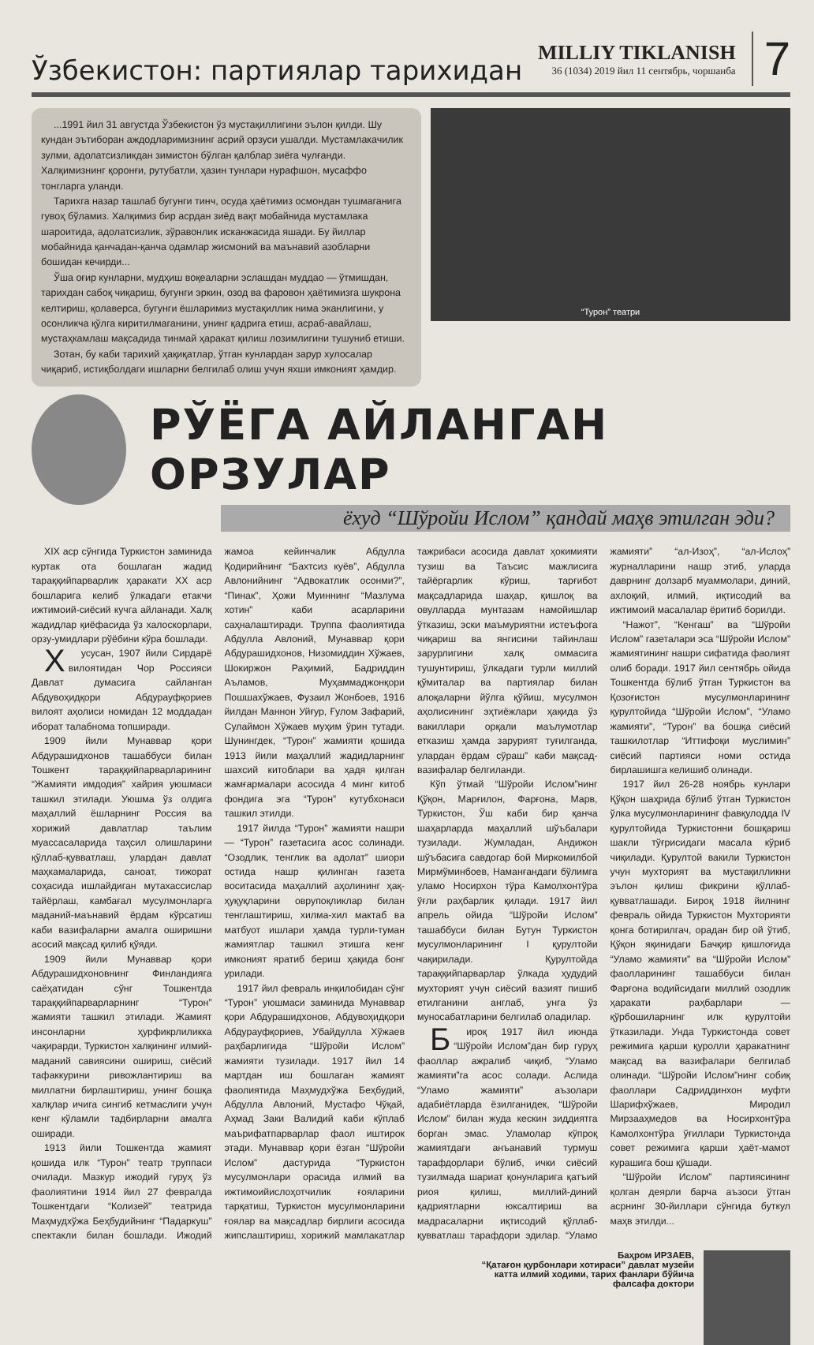Ўзбекистон: партиялар тарихидан
MILLIY TIKLANISH
36 (1034) 2019 йил 11 сентябрь, чоршанба
7
...1991 йил 31 августда Ўзбекистон ўз мустақиллигини эълон қилди. Шу кундан эътиборан аждодларимизнинг асрий орзуси ушалди. Мустамлакачилик зулми, адолатсизликдан зимистон бўлган қалблар зиёга чулғанди. Халқимизнинг қоронғи, рутубатли, ҳазин тунлари нурафшон, мусаффо тонгларга уланди.
Тарихга назар ташлаб бугунги тинч, осуда ҳаётимиз осмондан тушмаганига гувоҳ бўламиз. Халқимиз бир асрдан зиёд вақт мобайнида мустамлака шароитида, адолатсизлик, зўравонлик исканжасида яшади. Бу йиллар мобайнида қанчадан-қанча одамлар жисмоний ва маънавий азобларни бошидан кечирди...
Ўша оғир кунларни, мудҳиш воқеаларни эслашдан муддао — ўтмишдан, тарихдан сабоқ чиқариш, бугунги эркин, озод ва фаровон ҳаётимизга шукрона келтириш, қолаверса, бугунги ёшларимиз мустақиллик нима эканлигини, у осонликча қўлга киритилмаганини, унинг қадрига етиш, асраб-авайлаш, мустаҳкамлаш мақсадида тинмай ҳаракат қилиш лозимлигини тушуниб етиши.
Зотан, бу каби тарихий ҳақиқатлар, ўтган кунлардан зарур хулосалар чиқариб, истиқболдаги ишларни белгилаб олиш учун яхши имконият ҳамдир.
“Турон” театри
РЎЁГА АЙЛАНГАН ОРЗУЛАР
ёхуд “Шўройи Ислом” қандай маҳв этилган эди?
XIX аср сўнгида Туркистон заминида куртак ота бошлаган жадид тараққийпарварлик ҳаракати XX аср бошларига келиб ўлкадаги етакчи ижтимоий-сиёсий кучга айланади. Халқ жадидлар қиёфасида ўз халоскорлари, орзу-умидлари рўёбини кўра бошлади.
Хусусан, 1907 йили Сирдарё вилоятидан Чор Россияси Давлат думасига сайланган Абдувоҳидқори Абдурауфқориев вилоят аҳолиси номидан 12 моддадан иборат талабнома топширади.
1909 йили Мунаввар қори Абдурашидхонов ташаббуси билан Тошкент тараққийпарварларининг “Жамияти имдодия” хайрия уюшмаси ташкил этилади. Уюшма ўз олдига маҳаллий ёшларнинг Россия ва хорижий давлатлар таълим муассасаларида таҳсил олишларини қўллаб-қувватлаш, улардан давлат маҳкамаларида, саноат, тижорат соҳасида ишлайдиган мутахассислар тайёрлаш, камбағал мусулмонларга маданий-маънавий ёрдам кўрсатиш каби вазифаларни амалга оширишни асосий мақсад қилиб қўяди.
1909 йили Мунаввар қори Абдурашидхоновнинг Финландияга саёҳатидан сўнг Тошкентда тараққийпарварларнинг “Турон” жамияти ташкил этилади. Жамият инсонларни ҳурфикрлиликка чақирарди, Туркистон халқининг илмий-маданий савиясини ошириш, сиёсий тафаккурини ривожлантириш ва миллатни бирлаштириш, унинг бошқа халқлар ичига сингиб кетмаслиги учун кенг кўламли тадбирларни амалга оширади.
1913 йили Тошкентда жамият қошида илк “Турон” театр труппаси очилади. Мазкур ижодий гуруҳ ўз фаолиятини 1914 йил 27 февралда Тошкентдаги “Колизей” театрида Маҳмудхўжа Беҳбудийнинг “Падаркуш” спектакли билан бошлади. Ижодий жамоа кейинчалик Абдулла Қодирийнинг “Бахтсиз куёв”, Абдулла Авлонийнинг “Адвокатлик осонми?”, “Пинак”, Ҳожи Муиннинг “Мазлума хотин” каби асарларини саҳналаштиради. Труппа фаолиятида Абдулла Авлоний, Мунаввар қори Абдурашидхонов, Низомиддин Хўжаев, Шокиржон Раҳимий, Бадриддин Аъламов, Муҳаммаджонқори Пошшахўжаев, Фузаил Жонбоев, 1916 йилдан Маннон Уйғур, Ғулом Зафарий, Сулаймон Хўжаев муҳим ўрин тутади. Шунингдек, “Турон” жамияти қошида 1913 йили маҳаллий жадидларнинг шахсий китоблари ва ҳадя қилган жамғармалари асосида 4 минг китоб фондига эга “Турон” кутубхонаси ташкил этилди.
1917 йилда “Турон” жамияти нашри — “Турон” газетасига асос солинади. “Озодлик, тенглик ва адолат” шиори остида нашр қилинган газета воситасида маҳаллий аҳолининг ҳақ-ҳуқуқларини оврупоқликлар билан тенглаштириш, хилма-хил мактаб ва матбуот ишлари ҳамда турли-туман жамиятлар ташкил этишга кенг имконият яратиб бериш ҳақида бонг урилади.
1917 йил февраль инқилобидан сўнг “Турон” уюшмаси заминида Мунаввар қори Абдурашидхонов, Абдувоҳидқори Абдурауфқориев, Убайдулла Хўжаев раҳбарлигида “Шўройи Ислом” жамияти тузилади. 1917 йил 14 мартдан иш бошлаган жамият фаолиятида Маҳмудхўжа Беҳбудий, Абдулла Авлоний, Мустафо Чўқай, Аҳмад Заки Валидий каби кўплаб маърифатпарварлар фаол иштирок этади. Мунаввар қори ёзган “Шўройи Ислом” дастурида “Туркистон мусулмонлари орасида илмий ва ижтимоийислоҳотчилик ғояларини тарқатиш, Туркистон мусулмонларини ғоялар ва мақсадлар бирлиги асосида жипслаштириш, хорижий мамлакатлар тажрибаси асосида давлат ҳокимияти тузиш ва Таъсис мажлисига тайёргарлик кўриш, тарғибот мақсадларида шаҳар, қишлоқ ва овулларда мунтазам намойишлар ўтказиш, эски маъмуриятни истеъфога чиқариш ва янгисини тайинлаш зарурлигини халқ оммасига тушунтириш, ўлкадаги турли миллий қўмиталар ва партиялар билан алоқаларни йўлга қўйиш, мусулмон аҳолисининг эҳтиёжлари ҳақида ўз вакиллари орқали маълумотлар етказиш ҳамда зарурият туғилганда, улардан ёрдам сўраш” каби мақсад-вазифалар белгиланди.
Кўп ўтмай “Шўройи Ислом”нинг Қўқон, Марғилон, Фарғона, Марв, Туркистон, Ўш каби бир қанча шаҳарларда маҳаллий шўъбалари тузилади. Жумладан, Андижон шўъбасига савдогар бой Миркомилбой Мирмўминбоев, Наманғандаги бўлимга уламо Носирхон тўра Камолхонтўра ўғли раҳбарлик қилади. 1917 йил апрель ойида “Шўройи Ислом” ташаббуси билан Бутун Туркистон мусулмонларининг I қурултойи чақирилади. Қурултойда тараққийпарварлар ўлкада ҳудудий мухторият учун сиёсий вазият пишиб етилганини англаб, унга ўз муносабатларини белгилаб оладилар.
Бироқ 1917 йил июнда “Шўройи Ислом”дан бир гуруҳ фаоллар ажралиб чиқиб, “Уламо жамияти”га асос солади. Аслида “Уламо жамияти” аъзолари адабиётларда ёзилганидек, “Шўройи Ислом” билан жуда кескин зиддиятга борган эмас. Уламолар кўпроқ жамиятдаги анъанавий турмуш тарафдорлари бўлиб, ички сиёсий тузилмада шариат қонунларига қатъий риоя қилиш, миллий-диний қадриятларни юксалтириш ва мадрасаларни иқтисодий қўллаб-қувватлаш тарафдори эдилар. “Уламо жамияти” “ал-Изоҳ”, “ал-Ислоҳ” журналларини нашр этиб, уларда даврнинг долзарб муаммолари, диний, ахлоқий, илмий, иқтисодий ва ижтимоий масалалар ёритиб борилди.
“Нажот”, “Кенгаш” ва “Шўройи Ислом” газеталари эса “Шўройи Ислом” жамиятининг нашри сифатида фаолият олиб боради. 1917 йил сентябрь ойида Тошкентда бўлиб ўтган Туркистон ва Қозоғистон мусулмонларининг қурултойида “Шўройи Ислом”, “Уламо жамияти”, “Турон” ва бошқа сиёсий ташкилотлар “Иттифоқи муслимин” сиёсий партияси номи остида бирлашишга келишиб олинади.
1917 йил 26-28 ноябрь кунлари Қўқон шаҳрида бўлиб ўтган Туркистон ўлка мусулмонларининг фавқулодда IV қурултойида Туркистонни бошқариш шакли тўғрисидаги масала кўриб чиқилади. Қурултой вакили Туркистон учун мухторият ва мустақилликни эълон қилиш фикрини қўллаб-қувватлашади. Бироқ 1918 йилнинг февраль ойида Туркистон Мухторияти қонга ботирилгач, орадан бир ой ўтиб, Қўқон яқинидаги Бачқир қишлоғида “Уламо жамияти” ва “Шўройи Ислом” фаолларининг ташаббуси билан Фарғона водийсидаги миллий озодлик ҳаракати раҳбарлари — қўрбошиларнинг илк қурултойи ўтказилади. Унда Туркистонда совет режимига қарши қуролли ҳаракатнинг мақсад ва вазифалари белгилаб олинади. “Шўройи Ислом”нинг собиқ фаоллари Садриддинхон муфти Шарифхўжаев, Миродил Мирзааҳмедов ва Носирхонтўра Камолхонтўра ўғиллари Туркистонда совет режимига қарши ҳаёт-мамот курашига бош қўшади.
“Шўройи Ислом” партиясининг қолган деярли барча аъзоси ўтган асрнинг 30-йиллари сўнгида буткул маҳв этилди...
Баҳром ИРЗАЕВ,
“Қатағон қурбонлари хотираси” давлат музейи
катта илмий ходими, тарих фанлари бўйича
фалсафа доктори